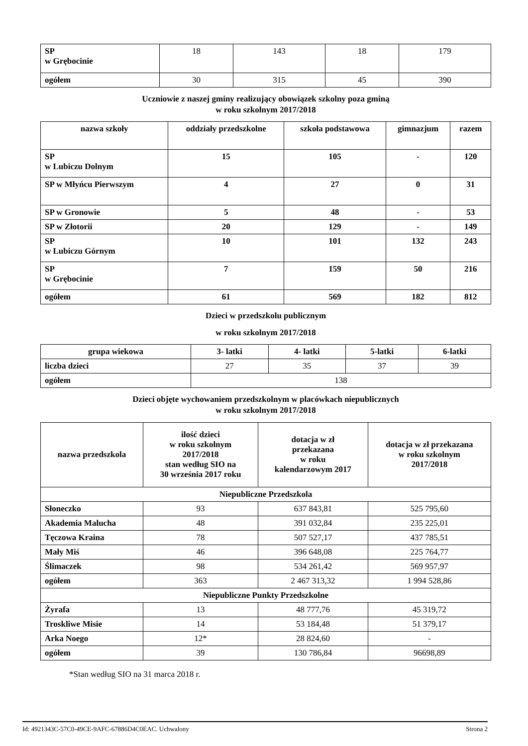| SP w Grębocinie | 18 | 143 | 18 | 179 |
| ogółem | 30 | 315 | 45 | 390 |
Uczniowie z naszej gminy realizujący obowiązek szkolny poza gminą
w roku szkolnym 2017/2018
| nazwa szkoły | oddziały przedszkolne | szkoła podstawowa | gimnazjum | razem |
| --- | --- | --- | --- | --- |
| SP w Lubiczu Dolnym | 15 | 105 | - | 120 |
| SP w Młyńcu Pierwszym | 4 | 27 | 0 | 31 |
| SP w Gronowie | 5 | 48 | - | 53 |
| SP w Złotorii | 20 | 129 | - | 149 |
| SP w Lubiczu Górnym | 10 | 101 | 132 | 243 |
| SP w Grębocinie | 7 | 159 | 50 | 216 |
| ogółem | 61 | 569 | 182 | 812 |
Dzieci w przedszkolu publicznym
w roku szkolnym 2017/2018
| grupa wiekowa | 3- latki | 4- latki | 5-latki | 6-latki |
| --- | --- | --- | --- | --- |
| liczba dzieci | 27 | 35 | 37 | 39 |
| ogółem | 138 | | | |
Dzieci objęte wychowaniem przedszkolnym w placówkach niepublicznych
w roku szkolnym 2017/2018
| nazwa przedszkola | ilość dzieci w roku szkolnym 2017/2018 stan według SIO na 30 września 2017 roku | dotacja w zł przekazana w roku kalendarzowym 2017 | dotacja w zł przekazana w roku szkolnym 2017/2018 |
| --- | --- | --- | --- |
| Niepubliczne Przedszkola | | | |
| Słoneczko | 93 | 637 843,81 | 525 795,60 |
| Akademia Malucha | 48 | 391 032,84 | 235 225,01 |
| Tęczowa Kraina | 78 | 507 527,17 | 437 785,51 |
| Mały Miś | 46 | 396 648,08 | 225 764,77 |
| Ślimaczek | 98 | 534 261,42 | 569 957,97 |
| ogółem | 363 | 2 467 313,32 | 1 994 528,86 |
| Niepubliczne Punkty Przedszkolne | | | |
| Żyrafa | 13 | 48 777,76 | 45 319,72 |
| Troskliwe Misie | 14 | 53 184,48 | 51 379,17 |
| Arka Noego | 12* | 28 824,60 | - |
| ogółem | 39 | 130 786,84 | 96698,89 |
*Stan według SIO na 31 marca 2018 r.
Id: 4921343C-57C0-49CE-9AFC-67886D4C0EAC. Uchwalony Strona 2